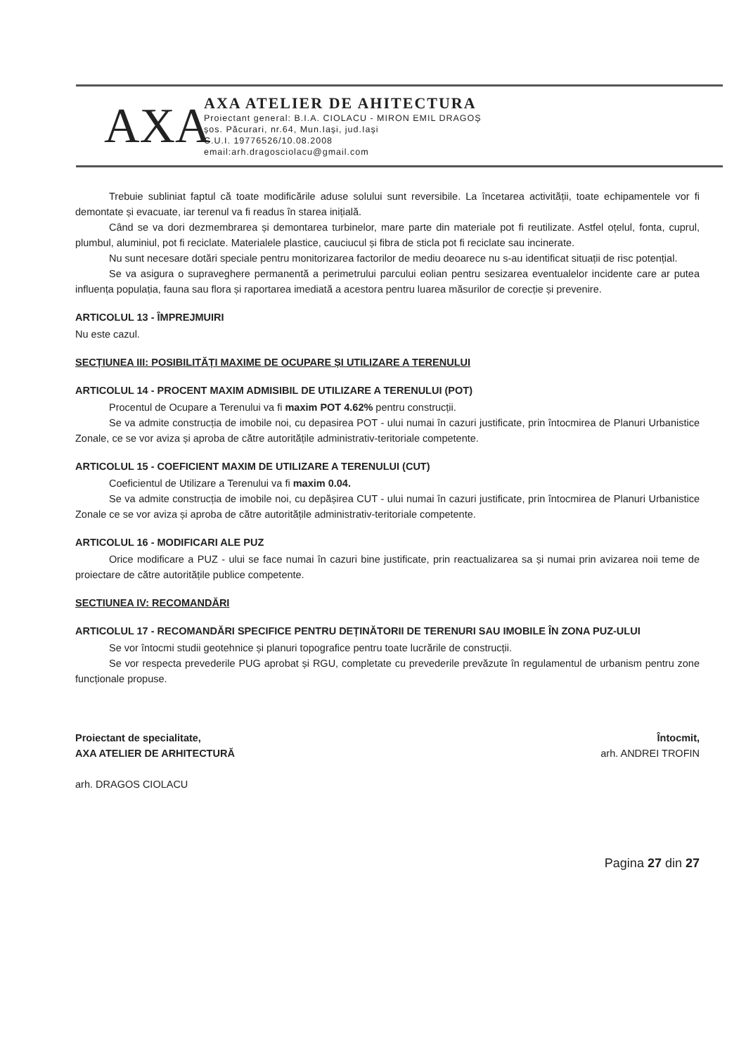AXA
AXA ATELIER DE AHITECTURA
Proiectant general: B.I.A. CIOLACU - MIRON EMIL DRAGOȘ
șos. Păcurari, nr.64, Mun.Iași, jud.Iași
C.U.I. 19776526/10.08.2008
email:arh.dragosciolacu@gmail.com
Trebuie subliniat faptul că toate modificările aduse solului sunt reversibile. La încetarea activității, toate echipamentele vor fi demontate și evacuate, iar terenul va fi readus în starea inițială.
Când se va dori dezmembrarea și demontarea turbinelor, mare parte din materiale pot fi reutilizate. Astfel oțelul, fonta, cuprul, plumbul, aluminiul, pot fi reciclate. Materialele plastice, cauciucul și fibra de sticla pot fi reciclate sau incinerate.
Nu sunt necesare dotări speciale pentru monitorizarea factorilor de mediu deoarece nu s-au identificat situații de risc potențial.
Se va asigura o supraveghere permanentă a perimetrului parcului eolian pentru sesizarea eventualelor incidente care ar putea influența populația, fauna sau flora și raportarea imediată a acestora pentru luarea măsurilor de corecție și prevenire.
ARTICOLUL 13 - ÎMPREJMUIRI
Nu este cazul.
SECȚIUNEA III: POSIBILITĂȚI MAXIME DE OCUPARE ȘI UTILIZARE A TERENULUI
ARTICOLUL 14 - PROCENT MAXIM ADMISIBIL DE UTILIZARE A TERENULUI (POT)
Procentul de Ocupare a Terenului va fi maxim POT 4.62% pentru construcții.
Se va admite construcția de imobile noi, cu depasirea POT - ului numai în cazuri justificate, prin întocmirea de Planuri Urbanistice Zonale, ce se vor aviza și aproba de către autoritățile administrativ-teritoriale competente.
ARTICOLUL 15 - COEFICIENT MAXIM DE UTILIZARE A TERENULUI (CUT)
Coeficientul de Utilizare a Terenului va fi maxim 0.04.
Se va admite construcția de imobile noi, cu depășirea CUT - ului numai în cazuri justificate, prin întocmirea de Planuri Urbanistice Zonale ce se vor aviza și aproba de către autoritățile administrativ-teritoriale competente.
ARTICOLUL 16 - MODIFICARI ALE PUZ
Orice modificare a PUZ - ului se face numai în cazuri bine justificate, prin reactualizarea sa și numai prin avizarea noii teme de proiectare de către autoritățile publice competente.
SECTIUNEA IV: RECOMANDĂRI
ARTICOLUL 17 - RECOMANDĂRI SPECIFICE PENTRU DEȚINĂTORII DE TERENURI SAU IMOBILE ÎN ZONA PUZ-ULUI
Se vor întocmi studii geotehnice și planuri topografice pentru toate lucrările de construcții.
Se vor respecta prevederile PUG aprobat și RGU, completate cu prevederile prevăzute în regulamentul de urbanism pentru zone funcționale propuse.
Proiectant de specialitate,
AXA ATELIER DE ARHITECTURĂ
arh. DRAGOS CIOLACU
Întocmit,
arh. ANDREI TROFIN
Pagina 27 din 27